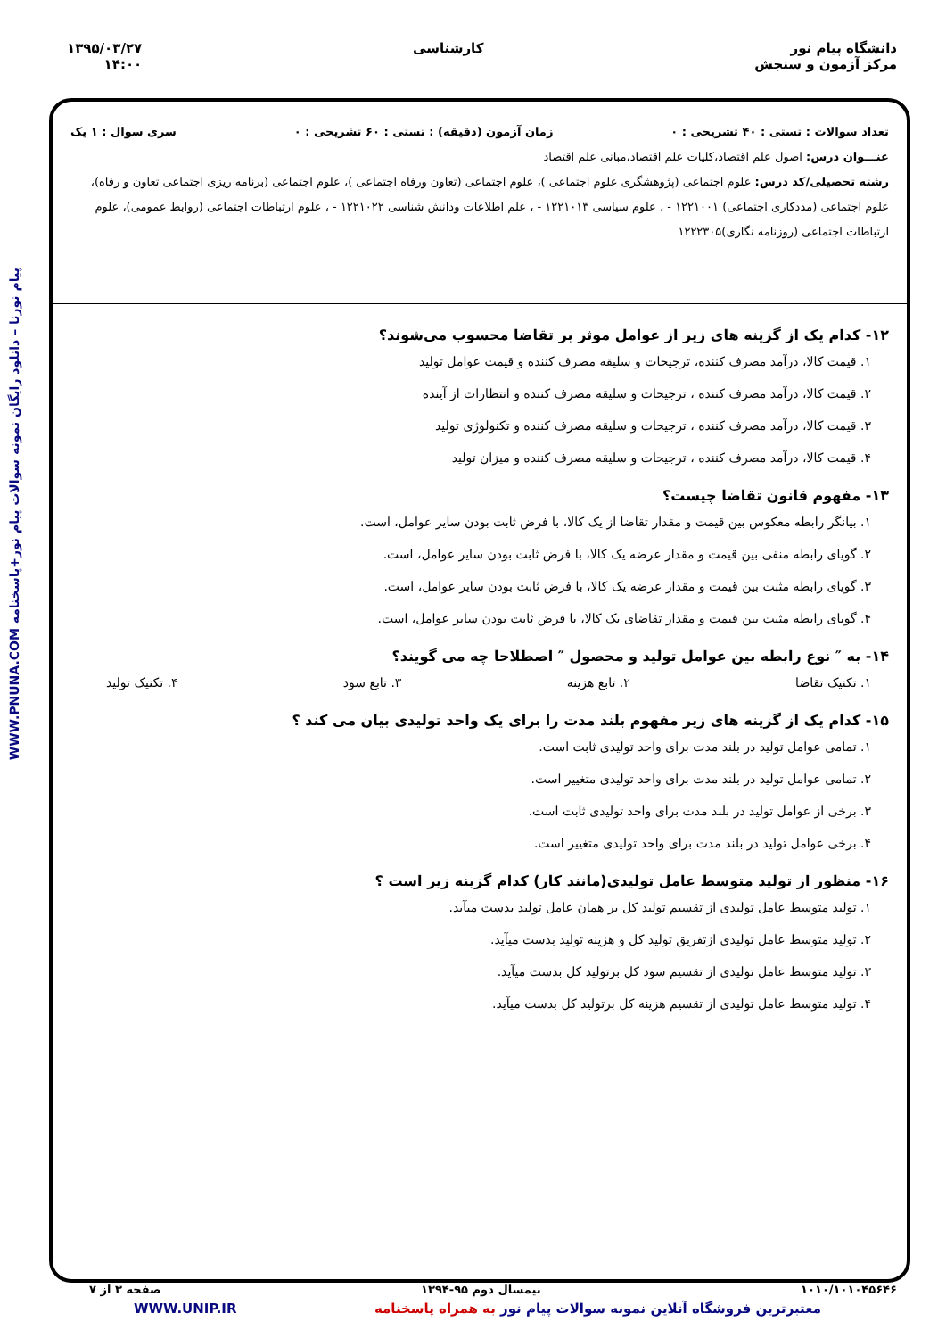دانشگاه پیام نور
مرکز آزمون و سنجش
کارشناسی ۱۳۹۵/۰۳/۲۷
۱۴:۰۰
پیام نورنا – دانلود رایگان نمونه سوالات پیام نور+پاسخنامه WWW.PNUNA.COM
تعداد سوالات : تستی : ۴۰ تشریحی : ۰ زمان آزمون (دقیقه) : تستی : ۶۰ تشریحی : ۰ سری سوال : ۱ یک
عنـــوان درس: اصول علم اقتصاد،کلیات علم اقتصاد،مبانی علم اقتصاد
رشته تحصیلی/کد درس: علوم اجتماعی (پژوهشگری علوم اجتماعی )، علوم اجتماعی (تعاون ورفاه اجتماعی )، علوم اجتماعی (برنامه ریزی اجتماعی تعاون و رفاه)، علوم اجتماعی (مددکاری اجتماعی) ۱۲۲۱۰۰۱ - ، علوم سیاسی ۱۲۲۱۰۱۳ - ، علم اطلاعات ودانش شناسی ۱۲۲۱۰۲۲ - ، علوم ارتباطات اجتماعی (روابط عمومی)، علوم ارتباطات اجتماعی (روزنامه نگاری)۱۲۲۲۳۰۵
۱۲- کدام یک از گزینه های زیر از عوامل موثر بر تقاضا محسوب می‌شوند؟
۱. قیمت کالا، درآمد مصرف کننده، ترجیحات و سلیقه مصرف کننده و قیمت عوامل تولید
۲. قیمت کالا، درآمد مصرف کننده ، ترجیحات و سلیقه مصرف کننده و انتظارات از آینده
۳. قیمت کالا، درآمد مصرف کننده ، ترجیحات و سلیقه مصرف کننده و تکنولوژی تولید
۴. قیمت کالا، درآمد مصرف کننده ، ترجیحات و سلیقه مصرف کننده و میزان تولید
۱۳- مفهوم قانون تقاضا چیست؟
۱. بیانگر رابطه معکوس بین قیمت و مقدار تقاضا از یک کالا، با فرض ثابت بودن سایر عوامل، است.
۲. گویای رابطه منفی بین قیمت و مقدار عرضه یک کالا، با فرض ثابت بودن سایر عوامل، است.
۳. گویای رابطه مثبت بین قیمت و مقدار عرضه یک کالا، با فرض ثابت بودن سایر عوامل، است.
۴. گویای رابطه مثبت بین قیمت و مقدار تقاضای یک کالا، با فرض ثابت بودن سایر عوامل، است.
۱۴- به ″ نوع رابطه بین عوامل تولید و محصول ″ اصطلاحا چه می گویند؟
۱. تکنیک تقاضا ۲. تابع هزینه ۳. تابع سود ۴. تکنیک تولید
۱۵- کدام یک از گزینه های زیر مفهوم بلند مدت را برای یک واحد تولیدی بیان می کند ؟
۱. تمامی عوامل تولید در بلند مدت برای واحد تولیدی ثابت است.
۲. تمامی عوامل تولید در بلند مدت برای واحد تولیدی متغییر است.
۳. برخی از عوامل تولید در بلند مدت برای واحد تولیدی ثابت است.
۴. برخی عوامل تولید در بلند مدت برای واحد تولیدی متغییر است.
۱۶- منظور از تولید متوسط عامل تولیدی(مانند کار) کدام گزینه زیر است ؟
۱. تولید متوسط عامل تولیدی از تقسیم تولید کل بر همان عامل تولید بدست میآید.
۲. تولید متوسط عامل تولیدی ازتفریق تولید کل و هزینه تولید بدست میآید.
۳. تولید متوسط عامل تولیدی از تقسیم سود کل برتولید کل بدست میآید.
۴. تولید متوسط عامل تولیدی از تقسیم هزینه کل برتولید کل بدست میآید.
۱۰۱۰/۱۰۱۰۴۵۶۴۶ نیمسال دوم ۹۵-۱۳۹۴ صفحه ۳ از ۷
معتبرترین فروشگاه آنلاین نمونه سوالات پیام نور به همراه پاسخنامه WWW.UNIP.IR